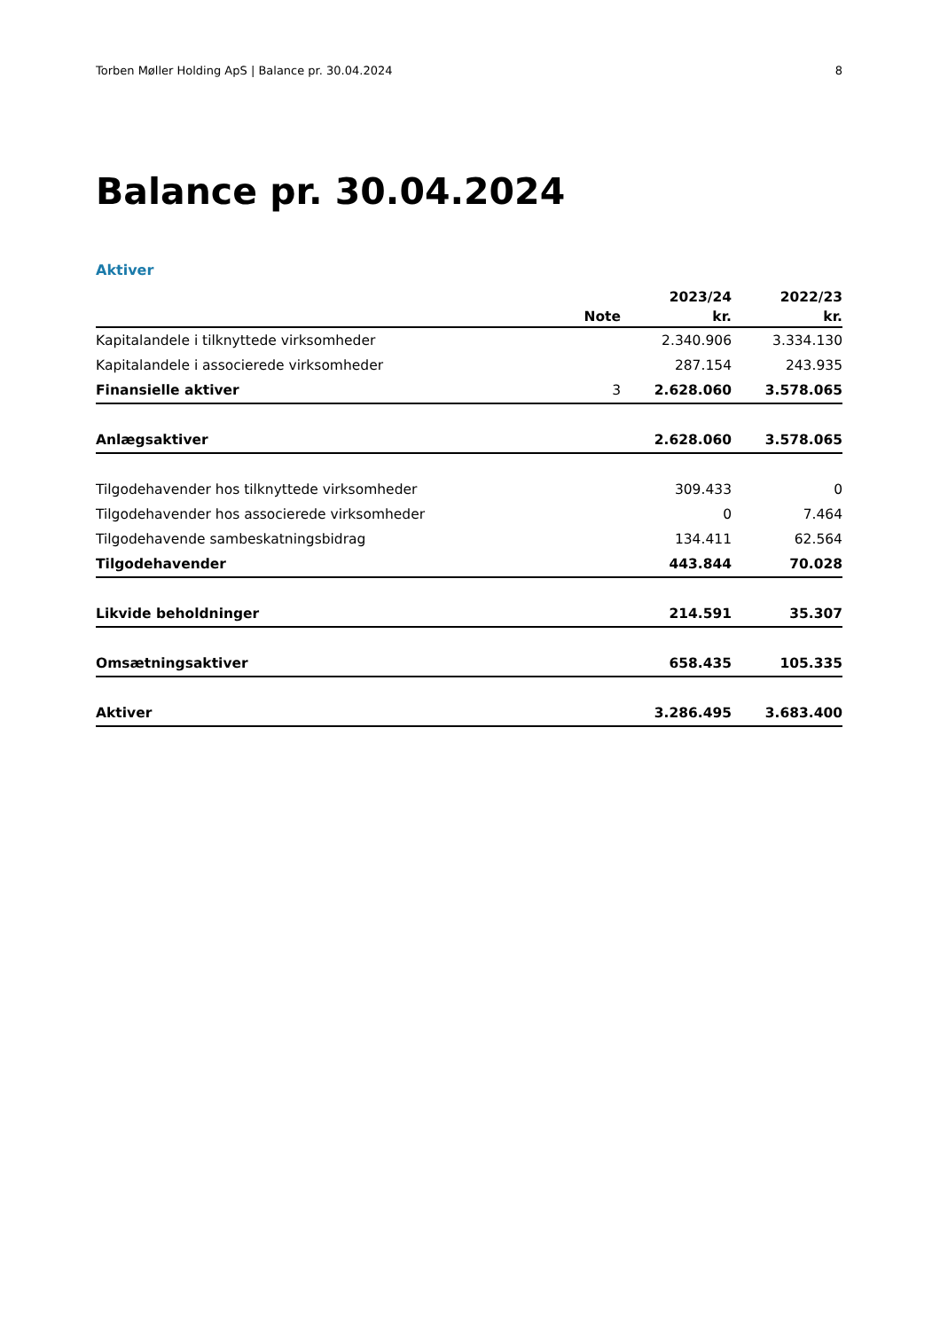Torben Møller Holding ApS | Balance pr. 30.04.2024 8
Balance pr. 30.04.2024
Aktiver
| | | 2023/24 | 2022/23 |
| --- | --- | --- | --- |
| | Note | kr. | kr. |
| Kapitalandele i tilknyttede virksomheder | | 2.340.906 | 3.334.130 |
| Kapitalandele i associerede virksomheder | | 287.154 | 243.935 |
| Finansielle aktiver | 3 | 2.628.060 | 3.578.065 |
| Anlægsaktiver | | 2.628.060 | 3.578.065 |
| Tilgodehavender hos tilknyttede virksomheder | | 309.433 | 0 |
| Tilgodehavender hos associerede virksomheder | | 0 | 7.464 |
| Tilgodehavende sambeskatningsbidrag | | 134.411 | 62.564 |
| Tilgodehavender | | 443.844 | 70.028 |
| Likvide beholdninger | | 214.591 | 35.307 |
| Omsætningsaktiver | | 658.435 | 105.335 |
| Aktiver | | 3.286.495 | 3.683.400 |